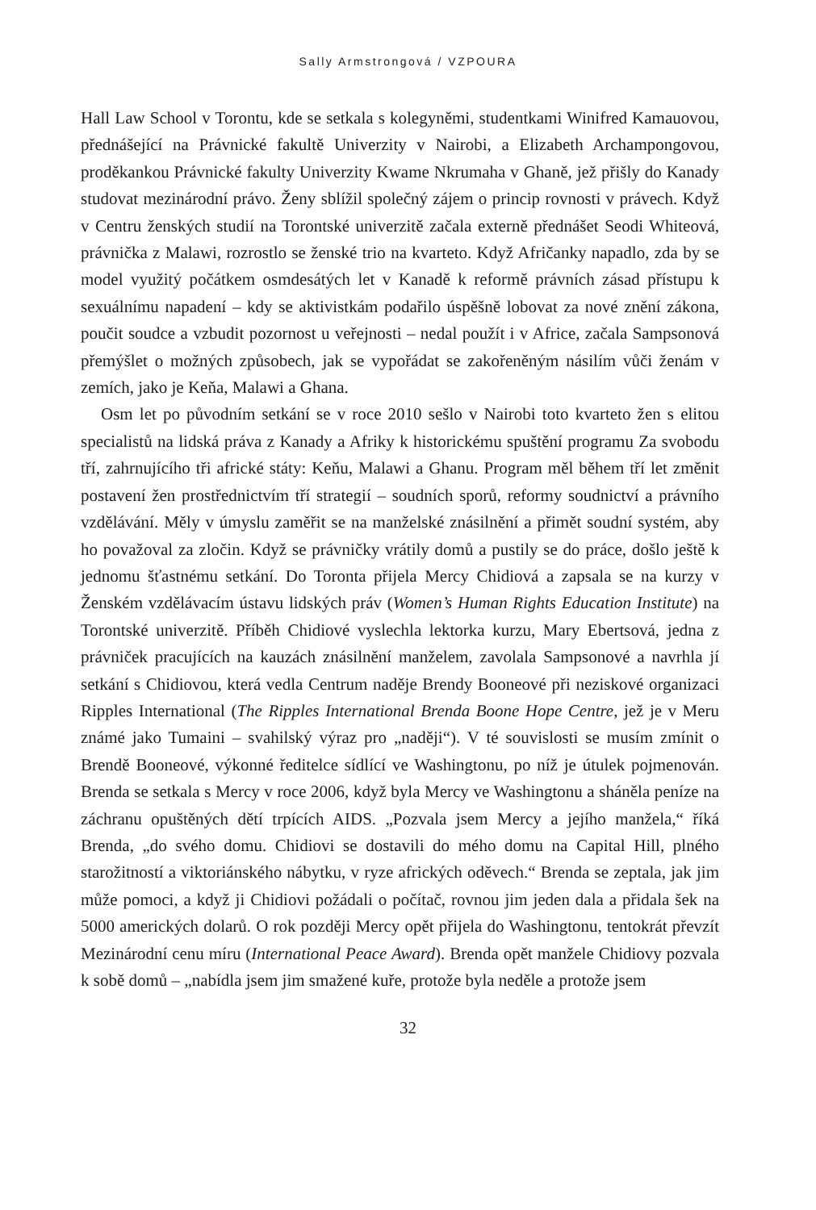Sally Armstrongová / VZPOURA
Hall Law School v Torontu, kde se setkala s kolegyněmi, studentkami Winifred Kamauovou, přednášející na Právnické fakultě Univerzity v Nairobi, a Elizabeth Archampongovou, proděkankou Právnické fakulty Univerzity Kwame Nkrumaha v Ghaně, jež přišly do Kanady studovat mezinárodní právo. Ženy sblížil společný zájem o princip rovnosti v právech. Když v Centru ženských studií na Torontské univerzitě začala externě přednášet Seodi Whiteová, právnička z Malawi, rozrostlo se ženské trio na kvarteto. Když Afričanky napadlo, zda by se model využitý počátkem osmdesátých let v Kanadě k reformě právních zásad přístupu k sexuálnímu napadení – kdy se aktivistkám podařilo úspěšně lobovat za nové znění zákona, poučit soudce a vzbudit pozornost u veřejnosti – nedal použít i v Africe, začala Sampsonová přemýšlet o možných způsobech, jak se vypořádat se zakořeněným násilím vůči ženám v zemích, jako je Keňa, Malawi a Ghana.
Osm let po původním setkání se v roce 2010 sešlo v Nairobi toto kvarteto žen s elitou specialistů na lidská práva z Kanady a Afriky k historickému spuštění programu Za svobodu tří, zahrnujícího tři africké státy: Keňu, Malawi a Ghanu. Program měl během tří let změnit postavení žen prostřednictvím tří strategií – soudních sporů, reformy soudnictví a právního vzdělávání. Měly v úmyslu zaměřit se na manželské znásilnění a přimět soudní systém, aby ho považoval za zločin. Když se právničky vrátily domů a pustily se do práce, došlo ještě k jednomu šťastnému setkání. Do Toronta přijela Mercy Chidiová a zapsala se na kurzy v Ženském vzdělávacím ústavu lidských práv (Women’s Human Rights Education Institute) na Torontské univerzitě. Příběh Chidiové vyslechla lektorka kurzu, Mary Ebertsová, jedna z právniček pracujících na kauzách znásilnění manželem, zavolala Sampsonové a navrhla jí setkání s Chidiovou, která vedla Centrum naděje Brendy Booneové při neziskové organizaci Ripples International (The Ripples International Brenda Boone Hope Centre, jež je v Meru známé jako Tumaini – svahilský výraz pro „naději“). V té souvislosti se musím zmínit o Brendě Booneové, výkonné ředitelce sídlící ve Washingtonu, po níž je útulek pojmenován. Brenda se setkala s Mercy v roce 2006, když byla Mercy ve Washingtonu a sháněla peníze na záchranu opuštěných dětí trpících AIDS. „Pozvala jsem Mercy a jejího manžela,“ říká Brenda, „do svého domu. Chidiovi se dostavili do mého domu na Capital Hill, plného starožitností a viktoriánského nábytku, v ryze afrických oděvech.“ Brenda se zeptala, jak jim může pomoci, a když ji Chidiovi požádali o počítač, rovnou jim jeden dala a přidala šek na 5000 amerických dolarů. O rok později Mercy opět přijela do Washingtonu, tentokrát převzít Mezinárodní cenu míru (International Peace Award). Brenda opět manžele Chidiovy pozvala k sobě domů – „nabídla jsem jim smažené kuře, protože byla neděle a protože jsem
32